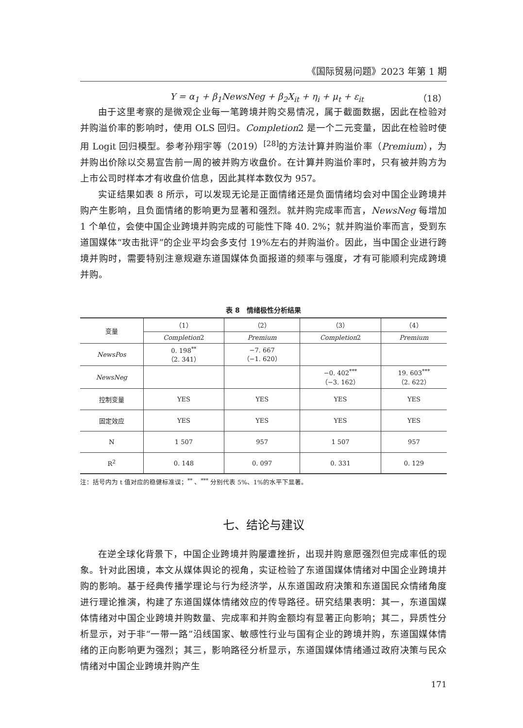《国际贸易问题》2023 年第 1 期
Y = α<sub>1</sub> + β<sub>1</sub>NewsNeg + β<sub>2</sub>X<sub>it</sub> + η<sub>i</sub> + μ<sub>t</sub> + ε<sub>it</sub> （18）
由于这里考察的是微观企业每一笔跨境并购交易情况，属于截面数据，因此在检验对并购溢价率的影响时，使用 OLS 回归。Completion2 是一个二元变量，因此在检验时使用 Logit 回归模型。参考孙翔宇等（2019）<sup>[28]</sup>的方法计算并购溢价率（Premium），为并购出价除以交易宣告前一周的被并购方收盘价。在计算并购溢价率时，只有被并购方为上市公司时样本才有收盘价信息，因此其样本数仅为 957。
实证结果如表 8 所示，可以发现无论是正面情绪还是负面情绪均会对中国企业跨境并购产生影响，且负面情绪的影响更为显著和强烈。就并购完成率而言，NewsNeg 每增加 1 个单位，会使中国企业跨境并购完成的可能性下降 40. 2%；就并购溢价率而言，受到东道国媒体“攻击批评”的企业平均会多支付 19%左右的并购溢价。因此，当中国企业进行跨境并购时，需要特别注意规避东道国媒体负面报道的频率与强度，才有可能顺利完成跨境并购。
表 8　情绪极性分析结果
| 变量 | （1） | （2） | （3） | （4） |
| --- | --- | --- | --- | --- |
| | Completion 2 | Premium | Completion 2 | Premium |
| NewsPos | 0. 198<sup>**</sup> （2. 341） | −7. 667 （−1. 620） | | |
| NewsNeg | | | −0. 402<sup>***</sup> （−3. 162） | 19. 603<sup>***</sup> （2. 622） |
| 控制变量 | YES | YES | YES | YES |
| 固定效应 | YES | YES | YES | YES |
| N | 1 507 | 957 | 1 507 | 957 |
| R<sup>2</sup> | 0. 148 | 0. 097 | 0. 331 | 0. 129 |
注：括号内为 t 值对应的稳健标准误；<sup>**</sup> 、<sup>***</sup> 分别代表 5%、1%的水平下显著。
七、结论与建议
在逆全球化背景下，中国企业跨境并购屡遭挫折，出现并购意愿强烈但完成率低的现象。针对此困境，本文从媒体舆论的视角，实证检验了东道国媒体情绪对中国企业跨境并购的影响。基于经典传播学理论与行为经济学，从东道国政府决策和东道国民众情绪角度进行理论推演，构建了东道国媒体情绪效应的传导路径。研究结果表明：其一，东道国媒体情绪对中国企业跨境并购数量、完成率和并购金额均有显著正向影响；其二，异质性分析显示，对于非“一带一路”沿线国家、敏感性行业与国有企业的跨境并购，东道国媒体情绪的正向影响更为强烈；其三，影响路径分析显示，东道国媒体情绪通过政府决策与民众情绪对中国企业跨境并购产生
171